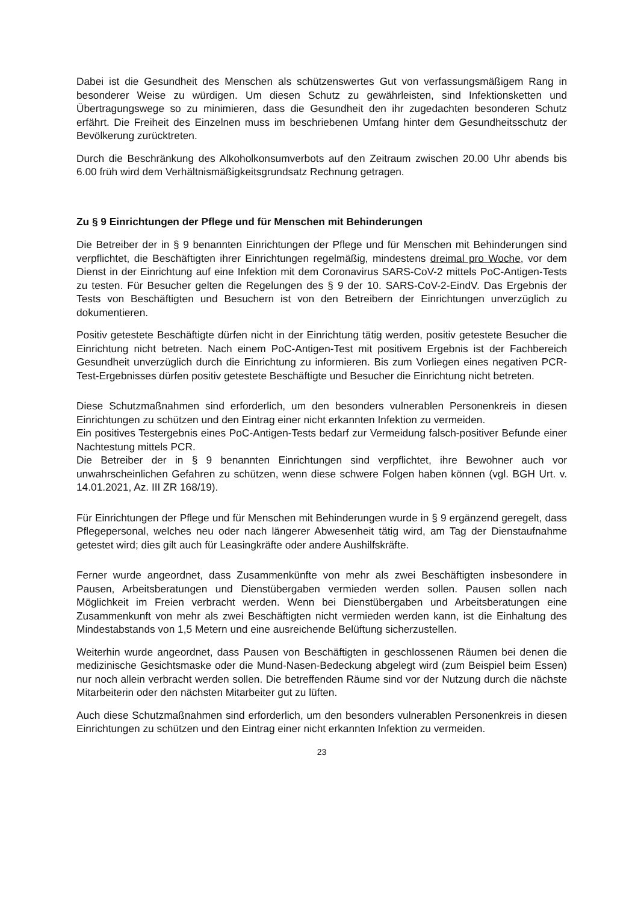Dabei ist die Gesundheit des Menschen als schützenswertes Gut von verfassungsmäßigem Rang in besonderer Weise zu würdigen. Um diesen Schutz zu gewährleisten, sind Infektionsketten und Übertragungswege so zu minimieren, dass die Gesundheit den ihr zugedachten besonderen Schutz erfährt. Die Freiheit des Einzelnen muss im beschriebenen Umfang hinter dem Gesundheitsschutz der Bevölkerung zurücktreten.
Durch die Beschränkung des Alkoholkonsumverbots auf den Zeitraum zwischen 20.00 Uhr abends bis 6.00 früh wird dem Verhältnismäßigkeitsgrundsatz Rechnung getragen.
Zu § 9 Einrichtungen der Pflege und für Menschen mit Behinderungen
Die Betreiber der in § 9 benannten Einrichtungen der Pflege und für Menschen mit Behinderungen sind verpflichtet, die Beschäftigten ihrer Einrichtungen regelmäßig, mindestens dreimal pro Woche, vor dem Dienst in der Einrichtung auf eine Infektion mit dem Coronavirus SARS-CoV-2 mittels PoC-Antigen-Tests zu testen. Für Besucher gelten die Regelungen des § 9 der 10. SARS-CoV-2-EindV. Das Ergebnis der Tests von Beschäftigten und Besuchern ist von den Betreibern der Einrichtungen unverzüglich zu dokumentieren.
Positiv getestete Beschäftigte dürfen nicht in der Einrichtung tätig werden, positiv getestete Besucher die Einrichtung nicht betreten. Nach einem PoC-Antigen-Test mit positivem Ergebnis ist der Fachbereich Gesundheit unverzüglich durch die Einrichtung zu informieren. Bis zum Vorliegen eines negativen PCR-Test-Ergebnisses dürfen positiv getestete Beschäftigte und Besucher die Einrichtung nicht betreten.
Diese Schutzmaßnahmen sind erforderlich, um den besonders vulnerablen Personenkreis in diesen Einrichtungen zu schützen und den Eintrag einer nicht erkannten Infektion zu vermeiden.
Ein positives Testergebnis eines PoC-Antigen-Tests bedarf zur Vermeidung falsch-positiver Befunde einer Nachtestung mittels PCR.
Die Betreiber der in § 9 benannten Einrichtungen sind verpflichtet, ihre Bewohner auch vor unwahrscheinlichen Gefahren zu schützen, wenn diese schwere Folgen haben können (vgl. BGH Urt. v. 14.01.2021, Az. III ZR 168/19).
Für Einrichtungen der Pflege und für Menschen mit Behinderungen wurde in § 9 ergänzend geregelt, dass Pflegepersonal, welches neu oder nach längerer Abwesenheit tätig wird, am Tag der Dienstaufnahme getestet wird; dies gilt auch für Leasingkräfte oder andere Aushilfskräfte.
Ferner wurde angeordnet, dass Zusammenkünfte von mehr als zwei Beschäftigten insbesondere in Pausen, Arbeitsberatungen und Dienstübergaben vermieden werden sollen. Pausen sollen nach Möglichkeit im Freien verbracht werden. Wenn bei Dienstübergaben und Arbeitsberatungen eine Zusammenkunft von mehr als zwei Beschäftigten nicht vermieden werden kann, ist die Einhaltung des Mindestabstands von 1,5 Metern und eine ausreichende Belüftung sicherzustellen.
Weiterhin wurde angeordnet, dass Pausen von Beschäftigten in geschlossenen Räumen bei denen die medizinische Gesichtsmaske oder die Mund-Nasen-Bedeckung abgelegt wird (zum Beispiel beim Essen) nur noch allein verbracht werden sollen. Die betreffenden Räume sind vor der Nutzung durch die nächste Mitarbeiterin oder den nächsten Mitarbeiter gut zu lüften.
Auch diese Schutzmaßnahmen sind erforderlich, um den besonders vulnerablen Personenkreis in diesen Einrichtungen zu schützen und den Eintrag einer nicht erkannten Infektion zu vermeiden.
23